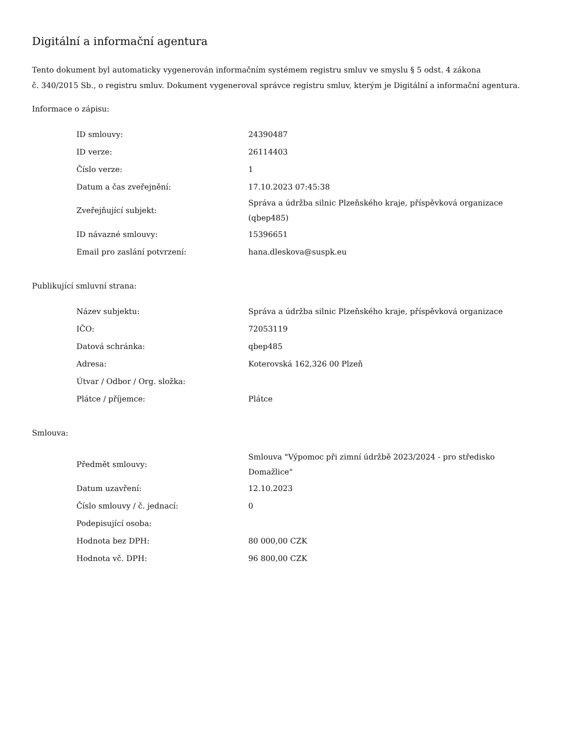Digitální a informační agentura
Tento dokument byl automaticky vygenerován informačním systémem registru smluv ve smyslu § 5 odst. 4 zákona
č. 340/2015 Sb., o registru smluv. Dokument vygeneroval správce registru smluv, kterým je Digitální a informační agentura.
Informace o zápisu:
| ID smlouvy: | 24390487 |
| ID verze: | 26114403 |
| Číslo verze: | 1 |
| Datum a čas zveřejnění: | 17.10.2023 07:45:38 |
| Zveřejňující subjekt: | Správa a údržba silnic Plzeňského kraje, příspěvková organizace (qbep485) |
| ID návazné smlouvy: | 15396651 |
| Email pro zaslání potvrzení: | hana.dleskova@suspk.eu |
Publikující smluvní strana:
| Název subjektu: | Správa a údržba silnic Plzeňského kraje, příspěvková organizace |
| IČO: | 72053119 |
| Datová schránka: | qbep485 |
| Adresa: | Koterovská 162,326 00 Plzeň |
| Útvar / Odbor / Org. složka: | |
| Plátce / příjemce: | Plátce |
Smlouva:
| Předmět smlouvy: | Smlouva "Výpomoc při zimní údržbě 2023/2024 - pro středisko Domažlice" |
| Datum uzavření: | 12.10.2023 |
| Číslo smlouvy / č. jednací: | 0 |
| Podepisující osoba: | |
| Hodnota bez DPH: | 80 000,00 CZK |
| Hodnota vč. DPH: | 96 800,00 CZK |